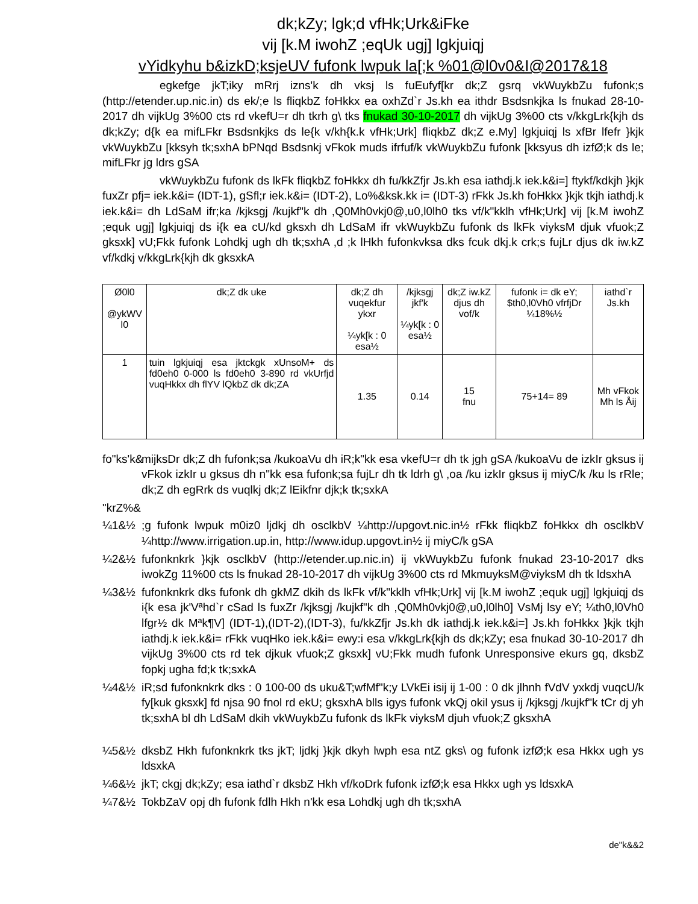dk;kZy; lgk;d vfHk;Urk&iFke
vij [k.M iwohZ ;eqUk ugj] lgkjuiqj
vYidkyhu b&izkD;ksjeUV fufonk lwpuk la[;k %01@l0v0&I@2017&18
egkefge jkT;iky mRrj izns'k dh vksj ls fuEufyf[kr dk;Z gsrq vkWuykbZu fufonk;s (http://etender.up.nic.in) ds ek/;e ls fliqkbZ foHkkx ea oxhZd`r Js.kh ea ithdr Bsdsnkjka ls fnukad 28-10-2017 dh vijkUg 3%00 cts rd vkefU=r dh tkrh g\ tks fnukad 30-10-2017 dh vijkUg 3%00 cts v/kkgLrk{kjh ds dk;kZy; d{k ea mifLFkr Bsdsnkjks ds le{k v/kh{k.k vfHk;Urk] fliqkbZ dk;Z e.My] lgkjuiqj ls xfBr lfefr }kjk vkWuykbZu [kksyh tk;sxhA bPNqd Bsdsnkj vFkok muds ifrfuf/k vkWuykbZu fufonk [kksyus dh izfØ;k ds le; mifLFkr jg ldrs gSA
vkWuykbZu fufonk ds lkFk fliqkbZ foHkkx dh fu/kkZfjr Js.kh esa iathdj.k iek.k&i=] ftykf/kdkjh }kjk fuxZr pfj= iek.k&i= (IDT-1), gSfl;r iek.k&i= (IDT-2), Lo%&ksk.kk i= (IDT-3) rFkk Js.kh foHkkx }kjk tkjh iathdj.k iek.k&i= dh LdSaM ifr;ka /kjksgj /kujkf"k dh ,Q0Mh0vkj0@,u0,l0lh0 tks vf/k"kklh vfHk;Urk] vij [k.M iwohZ ;equk ugj] lgkjuiqj ds i{k ea cU/kd gksxh dh LdSaM ifr vkWuykbZu fufonk ds lkFk viyksM djuk vfuok;Z gksxk] vU;Fkk fufonk Lohdkj ugh dh tk;sxhA ,d ;k lHkh fufonkvksa dks fcuk dkj.k crk;s fujLr djus dk iw.kZ vf/kdkj v/kkgLrk{kjh dk gksxkA
| Ø0l0 @ykWV l0 | dk;Z dk uke | dk;Z dh vuqekfur ykxr ¼yk[k : 0 esa½ | /kjksgj jkf'k ¼yk[k : 0 esa½ | dk;Z iw.kZ djus dh vof/k | fufonk i= dk eY; $th0,l0Vh0 vfrfjDr ¼18%½ | iathd`r Js.kh |
| --- | --- | --- | --- | --- | --- | --- |
| 1 | tuin lgkjuiqj esa jktckgk xUnsoM+ ds fd0eh0 0-000 ls fd0eh0 3-890 rd vkUrfjd vuqHkkx dh flYV lQkbZ dk dk;ZA | 1.35 | 0.14 | 15 fnu | 75+14= 89 | Mh vFkok Mh ls Åij |
fo"ks'k& mijksDr dk;Z dh fufonk;sa /kukoaVu dh iR;k"kk esa vkefU=r dh tk jgh gSA /kukoaVu de izkIr gksus ij vFkok izkIr u gksus dh n"kk esa fufonk;sa fujLr dh tk ldrh g\ ,oa /ku izkIr gksus ij miyC/k /ku ls rRle; dk;Z dh egRrk ds vuqlkj dk;Z lEikfnr djk;k tk;sxkA
"krZ%&
¼1&½;g fufonk lwpuk m0iz0 ljdkj dh osclkbV ¼http://upgovt.nic.in½ rFkk fliqkbZ foHkkx dh osclkbV ¼http://www.irrigation.up.in, http://www.idup.upgovt.in½ ij miyC/k gSA
¼2&½ fufonknkrk }kjk osclkbV (http://etender.up.nic.in) ij vkWuykbZu fufonk fnukad 23-10-2017 dks iwokZg 11%00 cts ls fnukad 28-10-2017 dh vijkUg 3%00 cts rd MkmuyksM@viyksM dh tk ldsxhA
¼3&½ fufonknkrk dks fufonk dh gkMZ dkih ds lkFk vf/k"kklh vfHk;Urk] vij [k.M iwohZ ;equk ugj] lgkjuiqj ds i{k esa jk'Vªhd`r cSad ls fuxZr /kjksgj /kujkf"k dh ,Q0Mh0vkj0@,u0,l0lh0] VsMj lsy eY; ¼th0,l0Vh0 lfgr½ dk Mªk¶V] (IDT-1),(IDT-2),(IDT-3), fu/kkZfjr Js.kh dk iathdj.k iek.k&i=] Js.kh foHkkx }kjk tkjh iathdj.k iek.k&i= rFkk vuqHko iek.k&i= ewy:i esa v/kkgLrk{kjh ds dk;kZy; esa fnukad 30-10-2017 dh vijkUg 3%00 cts rd tek djkuk vfuok;Z gksxk] vU;Fkk mudh fufonk Unresponsive ekurs gq, dksbZ fopkj ugha fd;k tk;sxkA
¼4&½ iR;sd fufonknkrk dks : 0 100-00 ds uku&T;wfMf"k;y LVkEi isij ij 1-00 : 0 dk jlhnh fVdV yxkdj vuqcU/k fy[kuk gksxk] fd njsa 90 fnol rd ekU; gksxhA blls igys fufonk vkQj okil ysus ij /kjksgj /kujkf"k tCr dj yh tk;sxhA bl dh LdSaM dkih vkWuykbZu fufonk ds lkFk viyksM djuh vfuok;Z gksxhA
¼5&½ dksbZ Hkh fufonknkrk tks jkT; ljdkj }kjk dkyh lwph esa ntZ gks\ og fufonk izfØ;k esa Hkkx ugh ys ldsxkA
¼6&½ jkT; ckgj dk;kZy; esa iathd`r dksbZ Hkh vf/koDrk fufonk izfØ;k esa Hkkx ugh ys ldsxkA
¼7&½ TokbZaV opj dh fufonk fdlh Hkh n'kk esa Lohdkj ugh dh tk;sxhA
de"k&&2